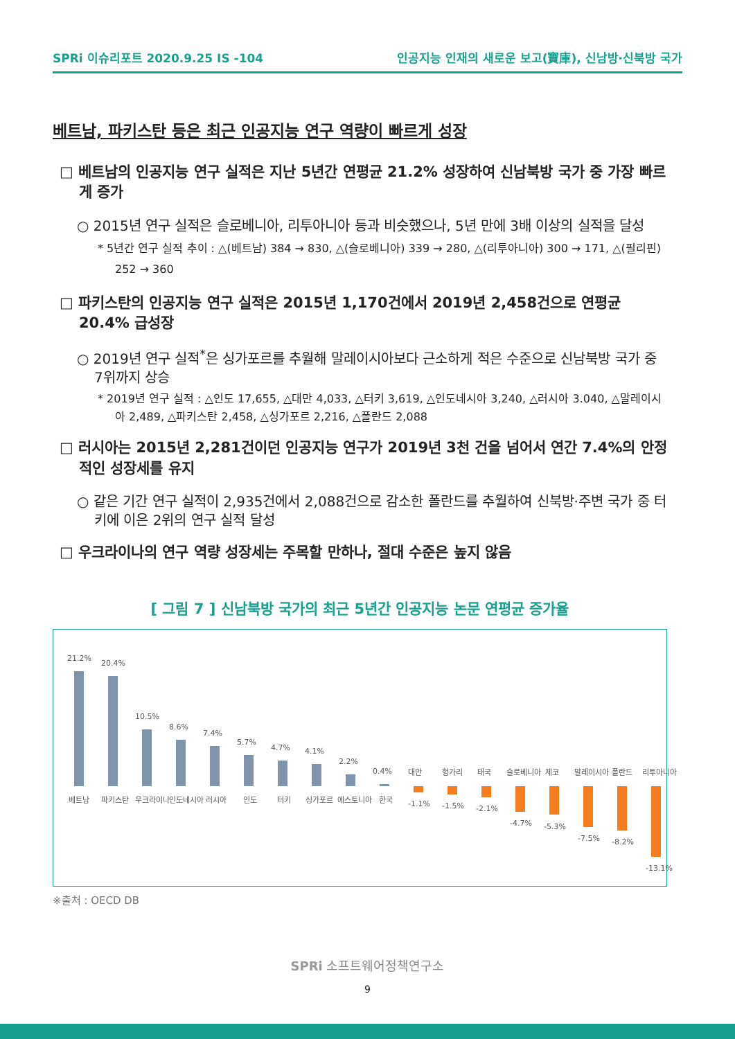SPRi 이슈리포트 2020.9.25 IS -104 인공지능 인재의 새로운 보고(寶庫), 신남방·신북방 국가
베트남, 파키스탄 등은 최근 인공지능 연구 역량이 빠르게 성장
□ 베트남의 인공지능 연구 실적은 지난 5년간 연평균 21.2% 성장하여 신남북방 국가 중 가장 빠르게 증가
○ 2015년 연구 실적은 슬로베니아, 리투아니아 등과 비슷했으나, 5년 만에 3배 이상의 실적을 달성
* 5년간 연구 실적 추이 : △(베트남) 384 → 830, △(슬로베니아) 339 → 280, △(리투아니아) 300 → 171, △(필리핀) 252 → 360
□ 파키스탄의 인공지능 연구 실적은 2015년 1,170건에서 2019년 2,458건으로 연평균 20.4% 급성장
○ 2019년 연구 실적<sup>*</sup>은 싱가포르를 추월해 말레이시아보다 근소하게 적은 수준으로 신남북방 국가 중 7위까지 상승
* 2019년 연구 실적 : △인도 17,655, △대만 4,033, △터키 3,619, △인도네시아 3,240, △러시아 3.040, △말레이시아 2,489, △파키스탄 2,458, △싱가포르 2,216, △폴란드 2,088
□ 러시아는 2015년 2,281건이던 인공지능 연구가 2019년 3천 건을 넘어서 연간 7.4%의 안정적인 성장세를 유지
○ 같은 기간 연구 실적이 2,935건에서 2,088건으로 감소한 폴란드를 추월하여 신북방·주변 국가 중 터키에 이은 2위의 연구 실적 달성
□ 우크라이나의 연구 역량 성장세는 주목할 만하나, 절대 수준은 높지 않음
[ 그림 7 ] 신남북방 국가의 최근 5년간 인공지능 논문 연평균 증가율
21.2%
20.4%
10.5%
8.6%
7.4%
5.7%
4.7%
4.1%
2.2%
0.4%
베트남
파키스탄
우크라이나
인도네시아
러시아
인도
터키
싱가포르
에스토니아
한국
대만
헝가리
태국
슬로베니아
체코
말레이시아
폴란드
리투아니아
-1.1%
-1.5%
-2.1%
-4.7%
-5.3%
-7.5%
-8.2%
-13.1%
※출처 : OECD DB
SPRi 소프트웨어정책연구소
9